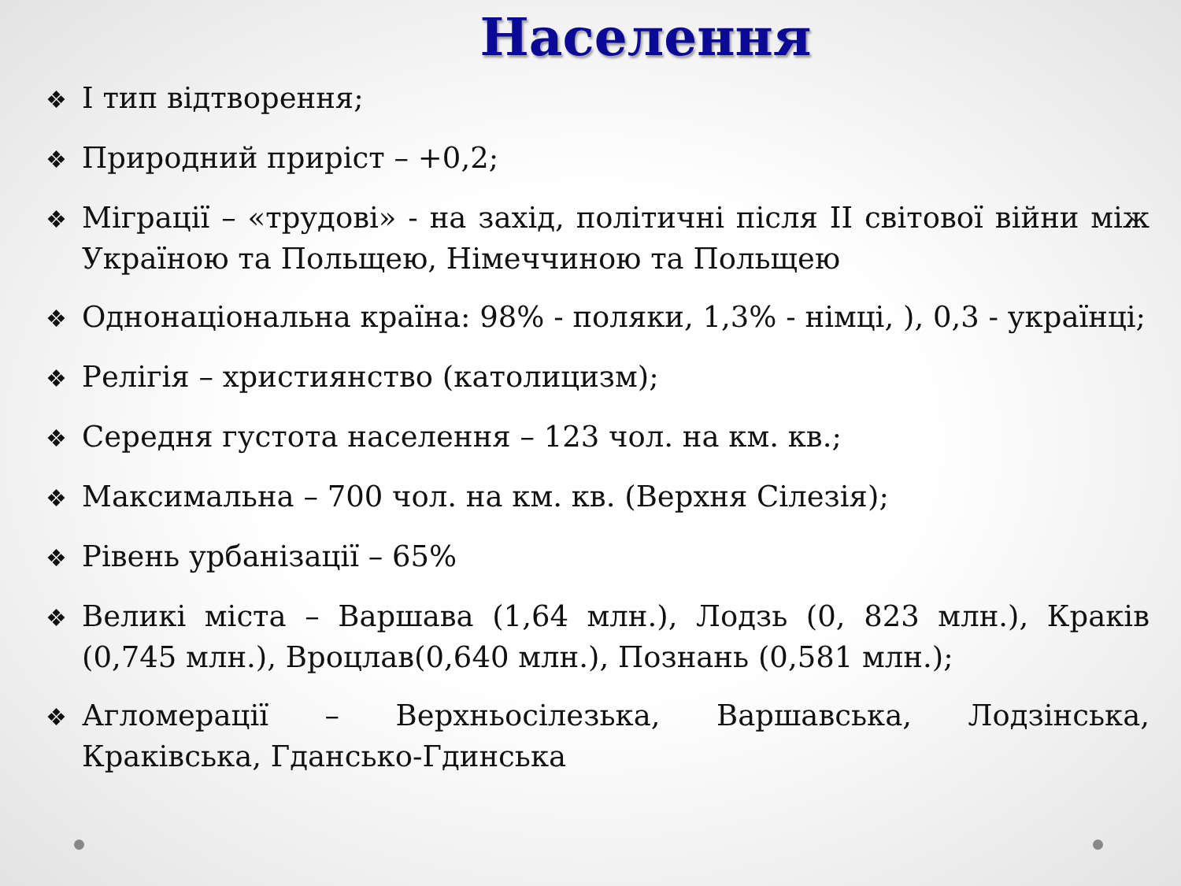Населення
❖ І тип відтворення;
❖ Природний приріст – +0,2;
❖ Міграції – «трудові» - на захід, політичні після ІІ світової війни між Україною та Польщею, Німеччиною та Польщею
❖ Однонаціональна країна: 98% - поляки, 1,3% - німці, ), 0,3 - українці;
❖ Релігія – християнство (католицизм);
❖ Середня густота населення – 123 чол. на км. кв.;
❖ Максимальна – 700 чол. на км. кв. (Верхня Сілезія);
❖ Рівень урбанізації – 65%
❖ Великі міста – Варшава (1,64 млн.), Лодзь (0, 823 млн.), Краків (0,745 млн.), Вроцлав(0,640 млн.), Познань (0,581 млн.);
❖ Агломерації – Верхньосілезька, Варшавська, Лодзінська, Краківська, Гдансько-Гдинська